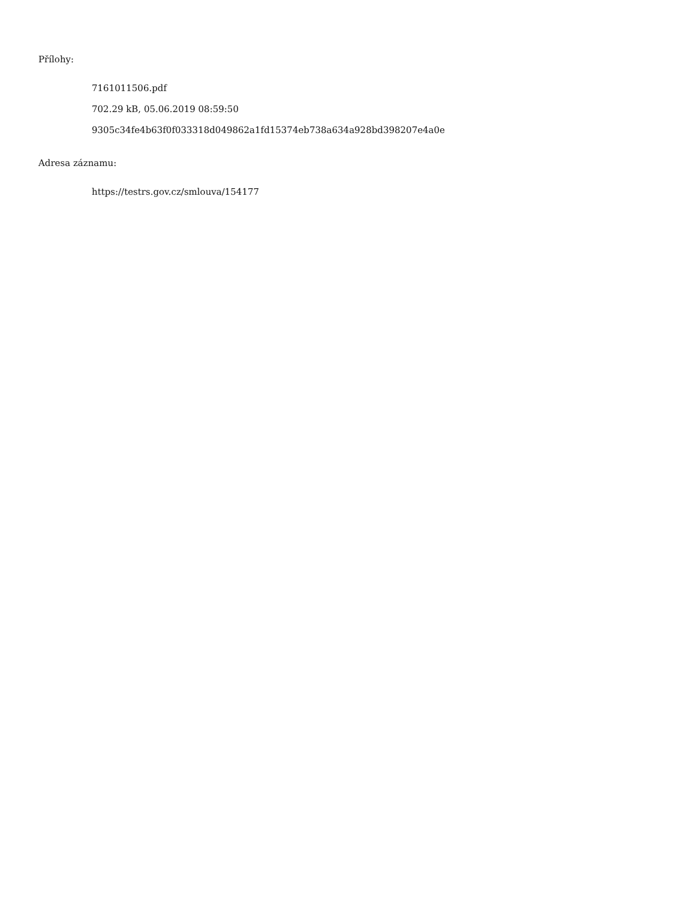Přílohy:
7161011506.pdf
702.29 kB, 05.06.2019 08:59:50
9305c34fe4b63f0f033318d049862a1fd15374eb738a634a928bd398207e4a0e
Adresa záznamu:
https://testrs.gov.cz/smlouva/154177